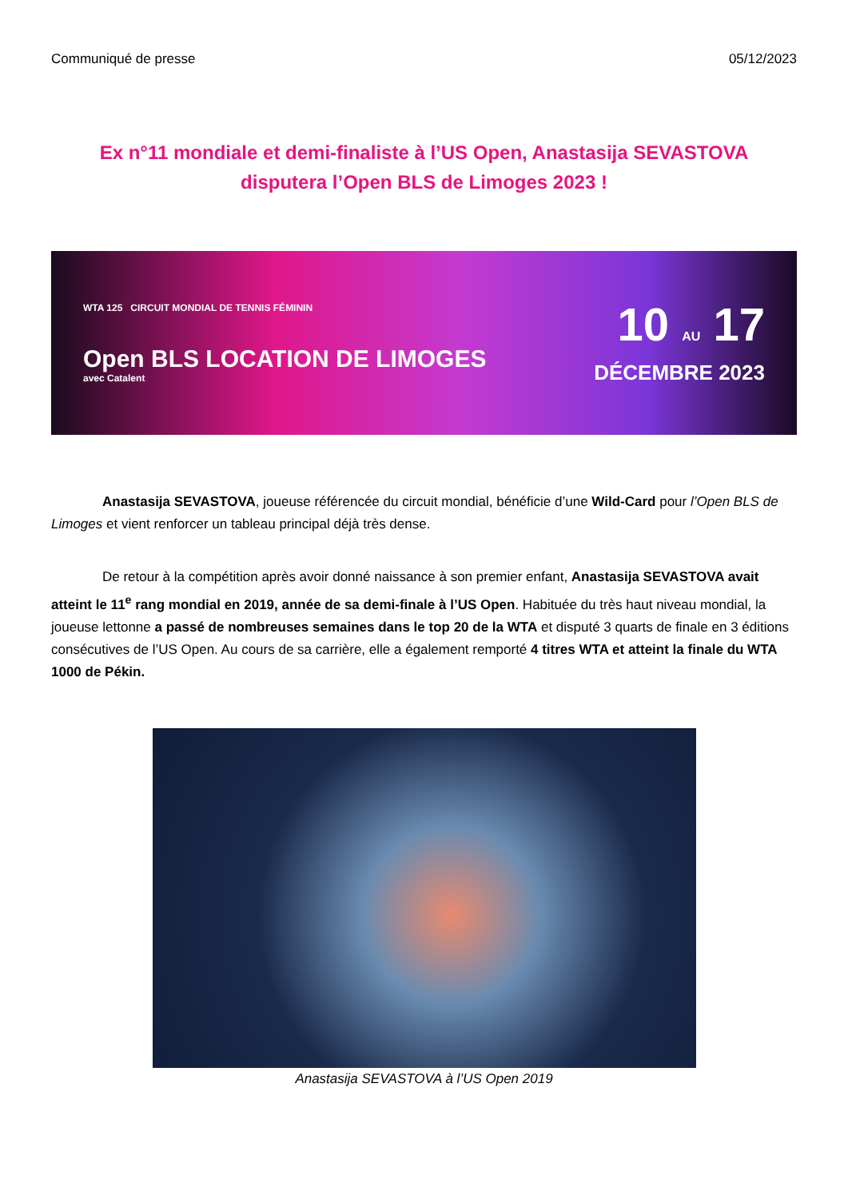Communiqué de presse 05/12/2023
Ex n°11 mondiale et demi-finaliste à l’US Open, Anastasija SEVASTOVA disputera l’Open BLS de Limoges 2023 !
WTA 125 CIRCUIT MONDIAL DE TENNIS FÉMININ
Open BLS LOCATION DE LIMOGES
avec Catalent
10 AU 17
DÉCEMBRE 2023
Anastasija SEVASTOVA, joueuse référencée du circuit mondial, bénéficie d’une Wild-Card pour l’Open BLS de Limoges et vient renforcer un tableau principal déjà très dense.
De retour à la compétition après avoir donné naissance à son premier enfant, Anastasija SEVASTOVA avait atteint le 11<sup>e</sup> rang mondial en 2019, année de sa demi-finale à l’US Open. Habituée du très haut niveau mondial, la joueuse lettonne a passé de nombreuses semaines dans le top 20 de la WTA et disputé 3 quarts de finale en 3 éditions consécutives de l’US Open. Au cours de sa carrière, elle a également remporté 4 titres WTA et atteint la finale du WTA 1000 de Pékin.
Anastasija SEVASTOVA à l’US Open 2019